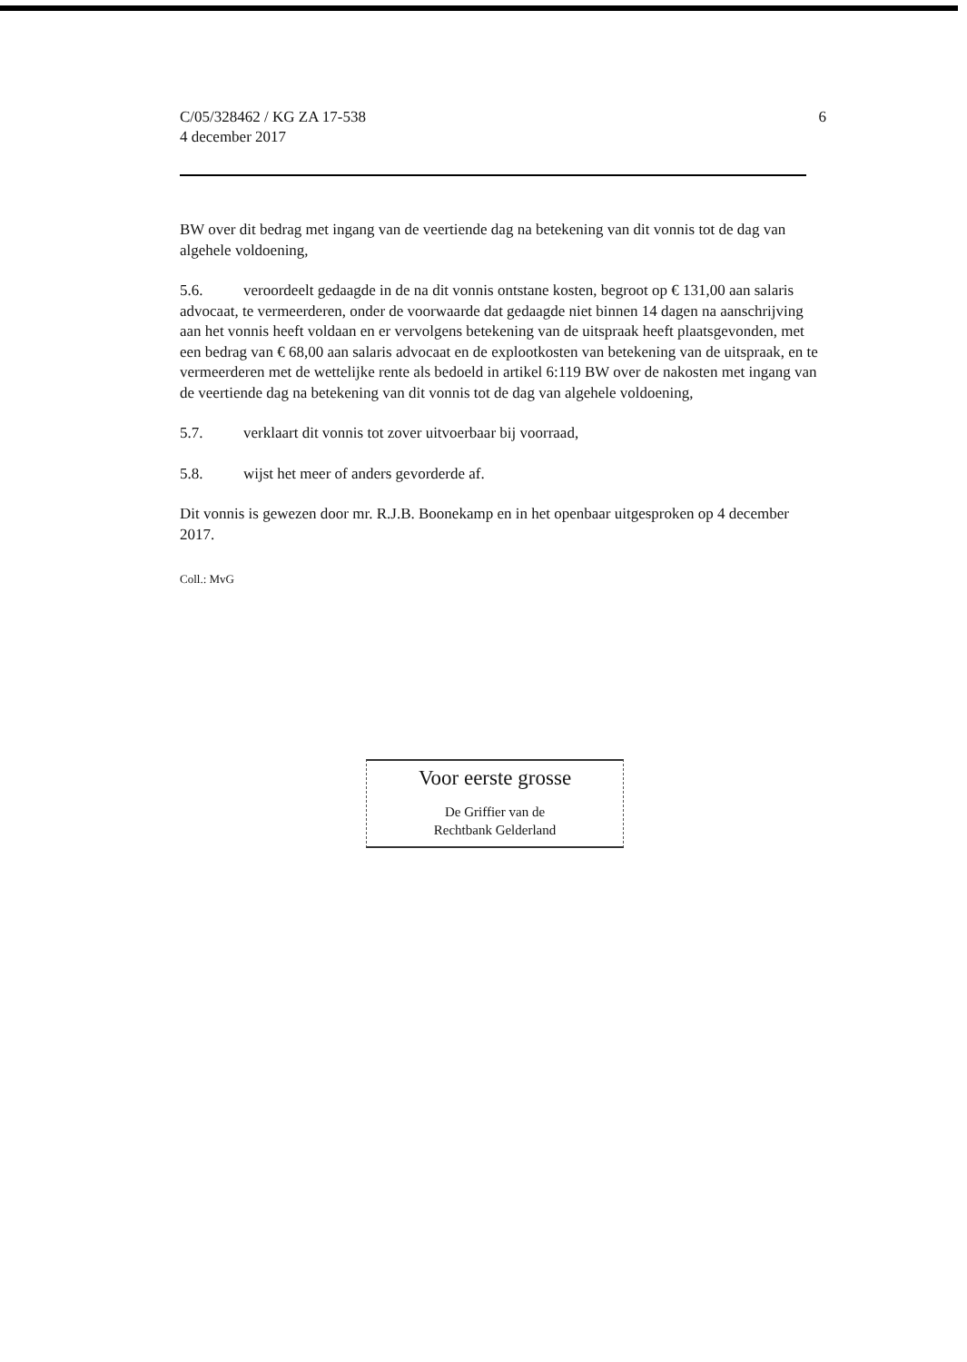C/05/328462 / KG ZA 17-538
4 december 2017
6
BW over dit bedrag met ingang van de veertiende dag na betekening van dit vonnis tot de dag van algehele voldoening,
5.6. veroordeelt gedaagde in de na dit vonnis ontstane kosten, begroot op € 131,00 aan salaris advocaat, te vermeerderen, onder de voorwaarde dat gedaagde niet binnen 14 dagen na aanschrijving aan het vonnis heeft voldaan en er vervolgens betekening van de uitspraak heeft plaatsgevonden, met een bedrag van € 68,00 aan salaris advocaat en de explootkosten van betekening van de uitspraak, en te vermeerderen met de wettelijke rente als bedoeld in artikel 6:119 BW over de nakosten met ingang van de veertiende dag na betekening van dit vonnis tot de dag van algehele voldoening,
5.7. verklaart dit vonnis tot zover uitvoerbaar bij voorraad,
5.8. wijst het meer of anders gevorderde af.
Dit vonnis is gewezen door mr. R.J.B. Boonekamp en in het openbaar uitgesproken op 4 december 2017.
Coll.: MvG
Voor eerste grosse
De Griffier van de
Rechtbank Gelderland